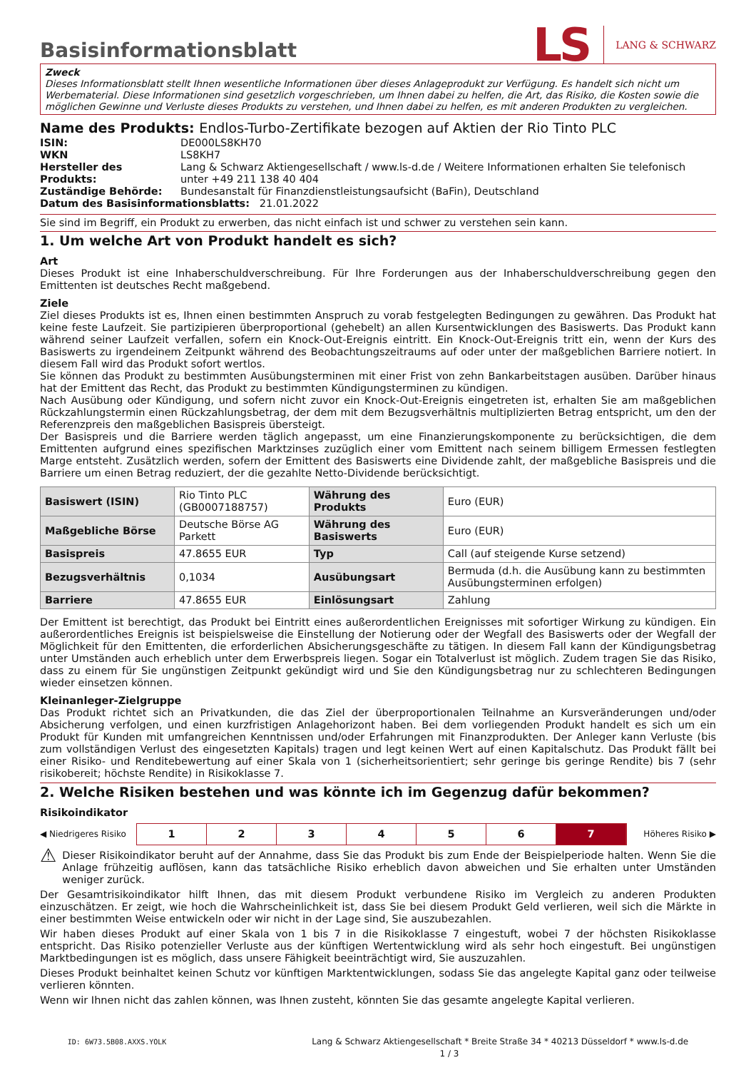LS LANG & SCHWARZ
Basisinformationsblatt
Zweck
Dieses Informationsblatt stellt Ihnen wesentliche Informationen über dieses Anlageprodukt zur Verfügung. Es handelt sich nicht um Werbematerial. Diese Informationen sind gesetzlich vorgeschrieben, um Ihnen dabei zu helfen, die Art, das Risiko, die Kosten sowie die möglichen Gewinne und Verluste dieses Produkts zu verstehen, und Ihnen dabei zu helfen, es mit anderen Produkten zu vergleichen.
Name des Produkts: Endlos-Turbo-Zertifikate bezogen auf Aktien der Rio Tinto PLC
| ISIN: | DE000LS8KH70 |
| WKN | LS8KH7 |
| Hersteller des Produkts: | Lang & Schwarz Aktiengesellschaft / www.ls-d.de / Weitere Informationen erhalten Sie telefonisch unter +49 211 138 40 404 |
| Zuständige Behörde: | Bundesanstalt für Finanzdienstleistungsaufsicht (BaFin), Deutschland |
| Datum des Basisinformationsblatts: 21.01.2022 | |
Sie sind im Begriff, ein Produkt zu erwerben, das nicht einfach ist und schwer zu verstehen sein kann.
1. Um welche Art von Produkt handelt es sich?
Art
Dieses Produkt ist eine Inhaberschuldverschreibung. Für Ihre Forderungen aus der Inhaberschuldverschreibung gegen den Emittenten ist deutsches Recht maßgebend.
Ziele
Ziel dieses Produkts ist es, Ihnen einen bestimmten Anspruch zu vorab festgelegten Bedingungen zu gewähren. Das Produkt hat keine feste Laufzeit. Sie partizipieren überproportional (gehebelt) an allen Kursentwicklungen des Basiswerts. Das Produkt kann während seiner Laufzeit verfallen, sofern ein Knock-Out-Ereignis eintritt. Ein Knock-Out-Ereignis tritt ein, wenn der Kurs des Basiswerts zu irgendeinem Zeitpunkt während des Beobachtungszeitraums auf oder unter der maßgeblichen Barriere notiert. In diesem Fall wird das Produkt sofort wertlos.
Sie können das Produkt zu bestimmten Ausübungsterminen mit einer Frist von zehn Bankarbeitstagen ausüben. Darüber hinaus hat der Emittent das Recht, das Produkt zu bestimmten Kündigungsterminen zu kündigen.
Nach Ausübung oder Kündigung, und sofern nicht zuvor ein Knock-Out-Ereignis eingetreten ist, erhalten Sie am maßgeblichen Rückzahlungstermin einen Rückzahlungsbetrag, der dem mit dem Bezugsverhältnis multiplizierten Betrag entspricht, um den der Referenzpreis den maßgeblichen Basispreis übersteigt.
Der Basispreis und die Barriere werden täglich angepasst, um eine Finanzierungskomponente zu berücksichtigen, die dem Emittenten aufgrund eines spezifischen Marktzinses zuzüglich einer vom Emittent nach seinem billigem Ermessen festlegten Marge entsteht. Zusätzlich werden, sofern der Emittent des Basiswerts eine Dividende zahlt, der maßgebliche Basispreis und die Barriere um einen Betrag reduziert, der die gezahlte Netto-Dividende berücksichtigt.
| Basiswert (ISIN) | Rio Tinto PLC (GB0007188757) | Währung des Produkts | Euro (EUR) |
| Maßgebliche Börse | Deutsche Börse AG Parkett | Währung des Basiswerts | Euro (EUR) |
| Basispreis | 47.8655 EUR | Typ | Call (auf steigende Kurse setzend) |
| Bezugsverhältnis | 0,1034 | Ausübungsart | Bermuda (d.h. die Ausübung kann zu bestimmten Ausübungsterminen erfolgen) |
| Barriere | 47.8655 EUR | Einlösungsart | Zahlung |
Der Emittent ist berechtigt, das Produkt bei Eintritt eines außerordentlichen Ereignisses mit sofortiger Wirkung zu kündigen. Ein außerordentliches Ereignis ist beispielsweise die Einstellung der Notierung oder der Wegfall des Basiswerts oder der Wegfall der Möglichkeit für den Emittenten, die erforderlichen Absicherungsgeschäfte zu tätigen. In diesem Fall kann der Kündigungsbetrag unter Umständen auch erheblich unter dem Erwerbspreis liegen. Sogar ein Totalverlust ist möglich. Zudem tragen Sie das Risiko, dass zu einem für Sie ungünstigen Zeitpunkt gekündigt wird und Sie den Kündigungsbetrag nur zu schlechteren Bedingungen wieder einsetzen können.
Kleinanleger-Zielgruppe
Das Produkt richtet sich an Privatkunden, die das Ziel der überproportionalen Teilnahme an Kursveränderungen und/oder Absicherung verfolgen, und einen kurzfristigen Anlagehorizont haben. Bei dem vorliegenden Produkt handelt es sich um ein Produkt für Kunden mit umfangreichen Kenntnissen und/oder Erfahrungen mit Finanzprodukten. Der Anleger kann Verluste (bis zum vollständigen Verlust des eingesetzten Kapitals) tragen und legt keinen Wert auf einen Kapitalschutz. Das Produkt fällt bei einer Risiko- und Renditebewertung auf einer Skala von 1 (sicherheitsorientiert; sehr geringe bis geringe Rendite) bis 7 (sehr risikobereit; höchste Rendite) in Risikoklasse 7.
2. Welche Risiken bestehen und was könnte ich im Gegenzug dafür bekommen?
Risikoindikator
◀ Niedrigeres Risiko
1 2 3 4 5 6 7
Höheres Risiko ▶
⚠ Dieser Risikoindikator beruht auf der Annahme, dass Sie das Produkt bis zum Ende der Beispielperiode halten. Wenn Sie die Anlage frühzeitig auflösen, kann das tatsächliche Risiko erheblich davon abweichen und Sie erhalten unter Umständen weniger zurück.
Der Gesamtrisikoindikator hilft Ihnen, das mit diesem Produkt verbundene Risiko im Vergleich zu anderen Produkten einzuschätzen. Er zeigt, wie hoch die Wahrscheinlichkeit ist, dass Sie bei diesem Produkt Geld verlieren, weil sich die Märkte in einer bestimmten Weise entwickeln oder wir nicht in der Lage sind, Sie auszubezahlen.
Wir haben dieses Produkt auf einer Skala von 1 bis 7 in die Risikoklasse 7 eingestuft, wobei 7 der höchsten Risikoklasse entspricht. Das Risiko potenzieller Verluste aus der künftigen Wertentwicklung wird als sehr hoch eingestuft. Bei ungünstigen Marktbedingungen ist es möglich, dass unsere Fähigkeit beeinträchtigt wird, Sie auszuzahlen.
Dieses Produkt beinhaltet keinen Schutz vor künftigen Marktentwicklungen, sodass Sie das angelegte Kapital ganz oder teilweise verlieren könnten.
Wenn wir Ihnen nicht das zahlen können, was Ihnen zusteht, könnten Sie das gesamte angelegte Kapital verlieren.
ID: 6W73.5B08.AXXS.YOLK Lang & Schwarz Aktiengesellschaft * Breite Straße 34 * 40213 Düsseldorf * www.ls-d.de 1 / 3